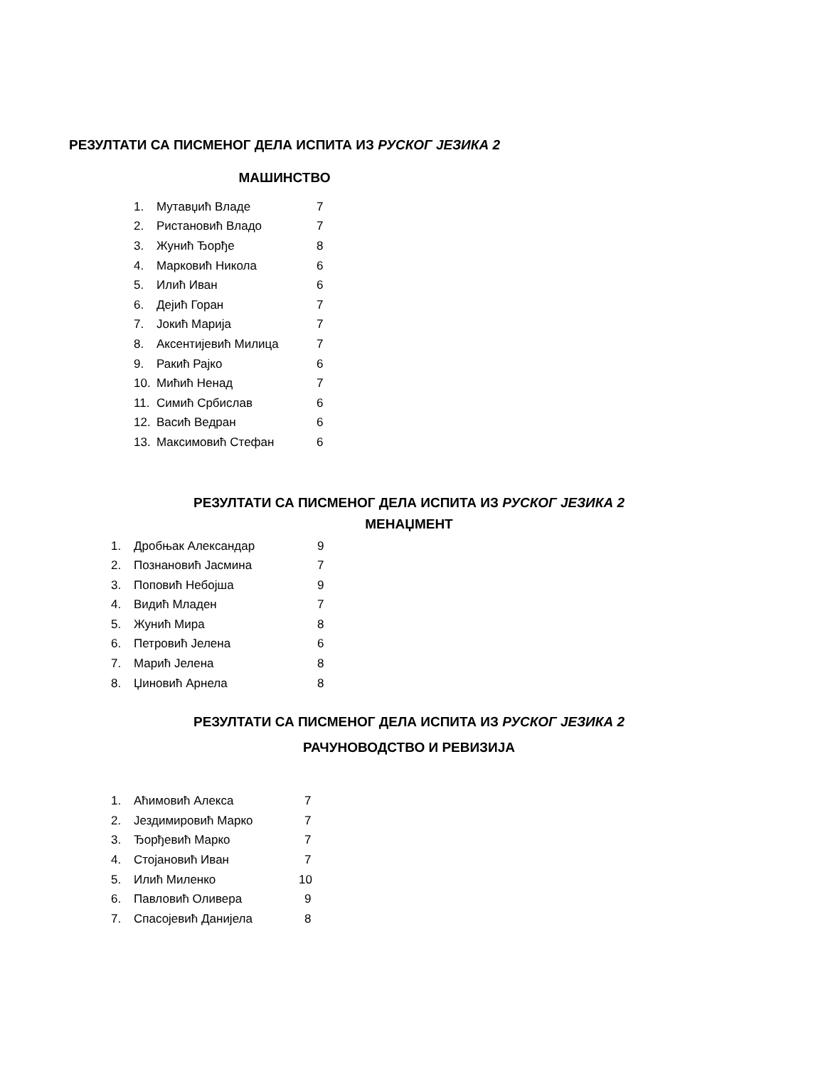РЕЗУЛТАТИ СА ПИСМЕНОГ ДЕЛА ИСПИТА ИЗ РУСКОГ ЈЕЗИКА 2
МАШИНСТВО
1. Мутавџић Владе 7
2. Ристановић Владо 7
3. Жунић Ђорђе 8
4. Марковић Никола 6
5. Илић Иван 6
6. Дејић Горан 7
7. Јокић Марија 7
8. Аксентијевић Милица 7
9. Ракић Рајко 6
10. Мићић Ненад 7
11. Симић Србислав 6
12. Васић Ведран 6
13. Максимовић Стефан 6
РЕЗУЛТАТИ СА ПИСМЕНОГ ДЕЛА ИСПИТА ИЗ РУСКОГ ЈЕЗИКА 2
МЕНАЏМЕНТ
1. Дробњак Александар 9
2. Познановић Јасмина 7
3. Поповић Небојша 9
4. Видић Младен 7
5. Жунић Мира 8
6. Петровић Јелена 6
7. Марић Јелена 8
8. Џиновић Арнела 8
РЕЗУЛТАТИ СА ПИСМЕНОГ ДЕЛА ИСПИТА ИЗ РУСКОГ ЈЕЗИКА 2
РАЧУНОВОДСТВО И РЕВИЗИЈА
1. Аћимовић Алекса 7
2. Јездимировић Марко 7
3. Ђорђевић Марко 7
4. Стојановић Иван 7
5. Илић Миленко 10
6. Павловић Оливера 9
7. Спасојевић Данијела 8